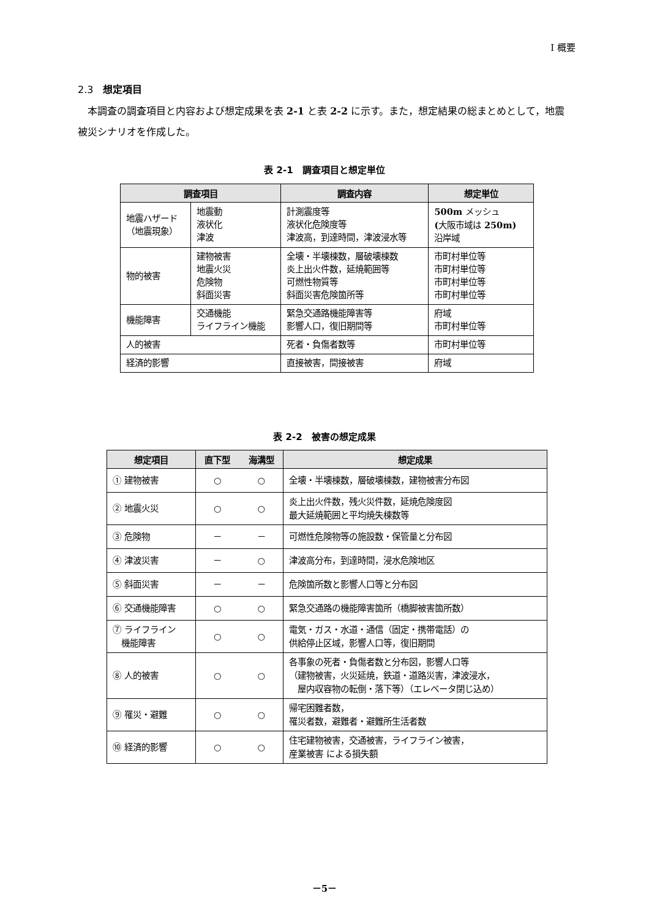I 概要
2.3　想定項目
　本調査の調査項目と内容および想定成果を表 2-1 と表 2-2 に示す。また，想定結果の総まとめとして，地震被災シナリオを作成した。
表 2-1　調査項目と想定単位
| 調査項目 | | 調査内容 | 想定単位 |
| --- | --- | --- | --- |
| 地震ハザード （地震現象） | 地震動 液状化 津波 | 計測震度等 液状化危険度等 津波高，到達時間，津波浸水等 | 500m メッシュ ( 大阪市域は 250m) 沿岸域 |
| 物的被害 | 建物被害 地震火災 危険物 斜面災害 | 全壊・半壊棟数，層破壊棟数 炎上出火件数，延焼範囲等 可燃性物質等 斜面災害危険箇所等 | 市町村単位等 市町村単位等 市町村単位等 市町村単位等 |
| 機能障害 | 交通機能 ライフライン機能 | 緊急交通路機能障害等 影響人口，復旧期間等 | 府域 市町村単位等 |
| 人的被害 | | 死者・負傷者数等 | 市町村単位等 |
| 経済的影響 | | 直接被害，間接被害 | 府域 |
表 2-2　被害の想定成果
| 想定項目 | 直下型 | 海溝型 | 想定成果 |
| --- | --- | --- | --- |
| ① 建物被害 | ○ | ○ | 全壊・半壊棟数，層破壊棟数，建物被害分布図 |
| ② 地震火災 | ○ | ○ | 炎上出火件数，残火災件数，延焼危険度図 最大延焼範囲と平均焼失棟数等 |
| ③ 危険物 | － | － | 可燃性危険物等の施設数・保管量と分布図 |
| ④ 津波災害 | － | ○ | 津波高分布，到達時間，浸水危険地区 |
| ⑤ 斜面災害 | － | － | 危険箇所数と影響人口等と分布図 |
| ⑥ 交通機能障害 | ○ | ○ | 緊急交通路の機能障害箇所（橋脚被害箇所数） |
| ⑦ ライフライン 機能障害 | ○ | ○ | 電気・ガス・水道・通信（固定・携帯電話）の 供給停止区域，影響人口等，復旧期間 |
| ⑧ 人的被害 | ○ | ○ | 各事象の死者・負傷者数と分布図，影響人口等 （建物被害，火災延焼，鉄道・道路災害，津波浸水， 屋内収容物の転倒・落下等）（エレベータ閉じ込め） |
| ⑨ 罹災・避難 | ○ | ○ | 帰宅困難者数， 罹災者数，避難者・避難所生活者数 |
| ⑩ 経済的影響 | ○ | ○ | 住宅建物被害，交通被害，ライフライン被害， 産業被害 による損失額 |
－5－